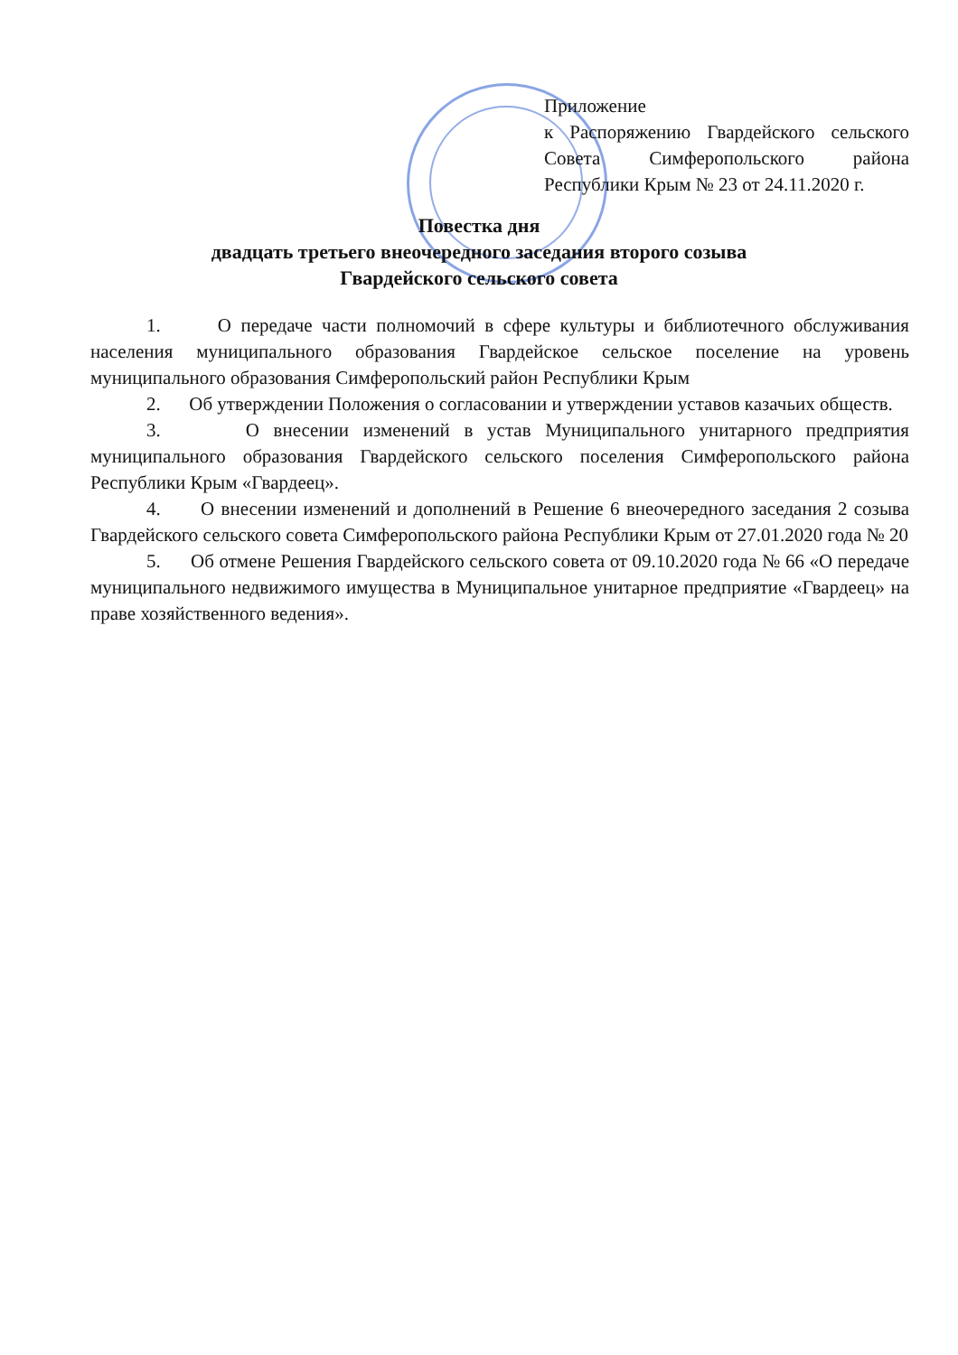Приложение
к Распоряжению Гвардейского сельского Совета Симферопольского района Республики Крым № 23 от 24.11.2020 г.
Повестка дня
двадцать третьего внеочередного заседания второго созыва
Гвардейского сельского совета
1. О передаче части полномочий в сфере культуры и библиотечного обслуживания населения муниципального образования Гвардейское сельское поселение на уровень муниципального образования Симферопольский район Республики Крым
2. Об утверждении Положения о согласовании и утверждении уставов казачьих обществ.
3. О внесении изменений в устав Муниципального унитарного предприятия муниципального образования Гвардейского сельского поселения Симферопольского района Республики Крым «Гвардеец».
4. О внесении изменений и дополнений в Решение 6 внеочередного заседания 2 созыва Гвардейского сельского совета Симферопольского района Республики Крым от 27.01.2020 года № 20
5. Об отмене Решения Гвардейского сельского совета от 09.10.2020 года № 66 «О передаче муниципального недвижимого имущества в Муниципальное унитарное предприятие «Гвардеец» на праве хозяйственного ведения».